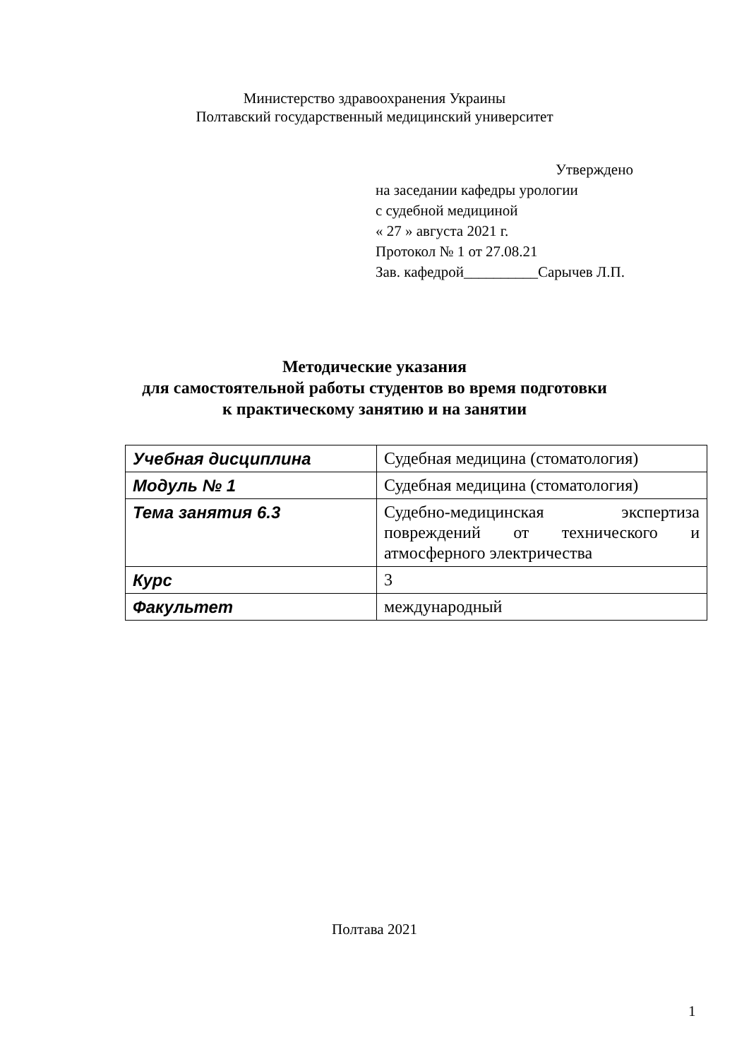Министерство здравоохранения Украины
Полтавский государственный медицинский университет
Утверждено
на заседании кафедры урологии
с судебной медициной
« 27 » августа 2021 г.
Протокол № 1 от 27.08.21
Зав. кафедрой__________Сарычев Л.П.
Методические указания
для самостоятельной работы студентов во время подготовки
к практическому занятию и на занятии
| Учебная дисциплина | Судебная медицина (стоматология) |
| Модуль № 1 | Судебная медицина (стоматология) |
| Тема занятия 6.3 | Судебно-медицинская экспертиза повреждений от технического и атмосферного электричества |
| Курс | 3 |
| Факультет | международный |
Полтава 2021
1